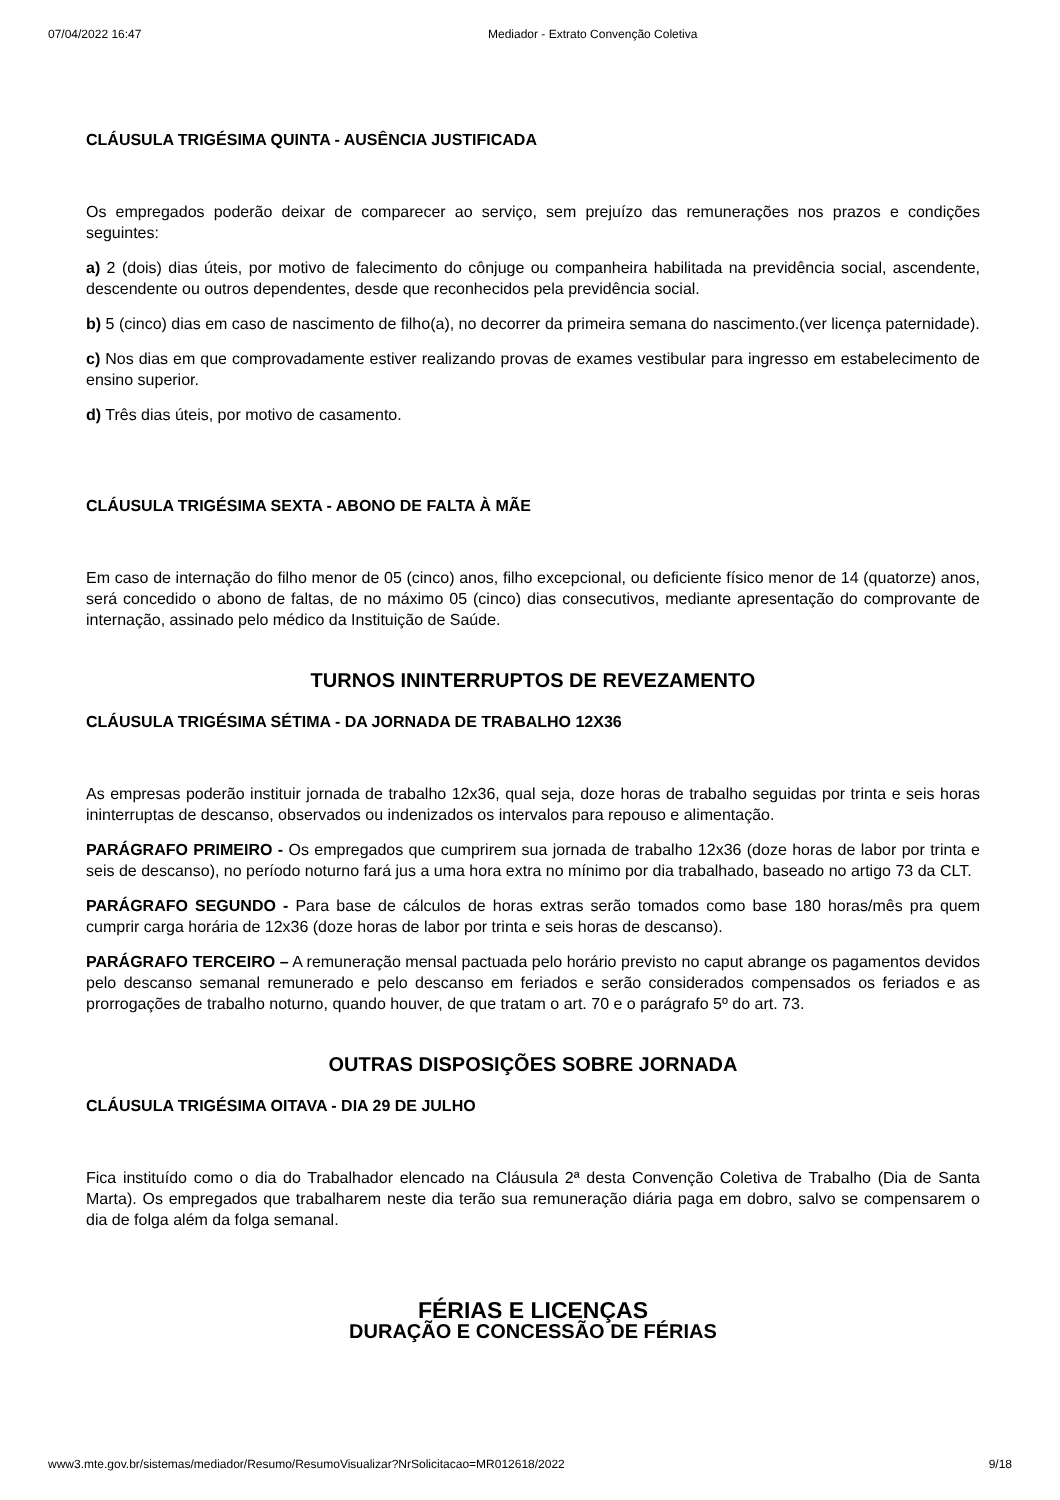07/04/2022 16:47 Mediador - Extrato Convenção Coletiva
CLÁUSULA TRIGÉSIMA QUINTA - AUSÊNCIA JUSTIFICADA
Os empregados poderão deixar de comparecer ao serviço, sem prejuízo das remunerações nos prazos e condições seguintes:
a) 2 (dois) dias úteis, por motivo de falecimento do cônjuge ou companheira habilitada na previdência social, ascendente, descendente ou outros dependentes, desde que reconhecidos pela previdência social.
b) 5 (cinco) dias em caso de nascimento de filho(a), no decorrer da primeira semana do nascimento.(ver licença paternidade).
c) Nos dias em que comprovadamente estiver realizando provas de exames vestibular para ingresso em estabelecimento de ensino superior.
d) Três dias úteis, por motivo de casamento.
CLÁUSULA TRIGÉSIMA SEXTA - ABONO DE FALTA À MÃE
Em caso de internação do filho menor de 05 (cinco) anos, filho excepcional, ou deficiente físico menor de 14 (quatorze) anos, será concedido o abono de faltas, de no máximo 05 (cinco) dias consecutivos, mediante apresentação do comprovante de internação, assinado pelo médico da Instituição de Saúde.
TURNOS ININTERRUPTOS DE REVEZAMENTO
CLÁUSULA TRIGÉSIMA SÉTIMA - DA JORNADA DE TRABALHO 12X36
As empresas poderão instituir jornada de trabalho 12x36, qual seja, doze horas de trabalho seguidas por trinta e seis horas ininterruptas de descanso, observados ou indenizados os intervalos para repouso e alimentação.
PARÁGRAFO PRIMEIRO - Os empregados que cumprirem sua jornada de trabalho 12x36 (doze horas de labor por trinta e seis de descanso), no período noturno fará jus a uma hora extra no mínimo por dia trabalhado, baseado no artigo 73 da CLT.
PARÁGRAFO SEGUNDO - Para base de cálculos de horas extras serão tomados como base 180 horas/mês pra quem cumprir carga horária de 12x36 (doze horas de labor por trinta e seis horas de descanso).
PARÁGRAFO TERCEIRO – A remuneração mensal pactuada pelo horário previsto no caput abrange os pagamentos devidos pelo descanso semanal remunerado e pelo descanso em feriados e serão considerados compensados os feriados e as prorrogações de trabalho noturno, quando houver, de que tratam o art. 70 e o parágrafo 5º do art. 73.
OUTRAS DISPOSIÇÕES SOBRE JORNADA
CLÁUSULA TRIGÉSIMA OITAVA - DIA 29 DE JULHO
Fica instituído como o dia do Trabalhador elencado na Cláusula 2ª desta Convenção Coletiva de Trabalho (Dia de Santa Marta). Os empregados que trabalharem neste dia terão sua remuneração diária paga em dobro, salvo se compensarem o dia de folga além da folga semanal.
FÉRIAS E LICENÇAS
DURAÇÃO E CONCESSÃO DE FÉRIAS
www3.mte.gov.br/sistemas/mediador/Resumo/ResumoVisualizar?NrSolicitacao=MR012618/2022 9/18